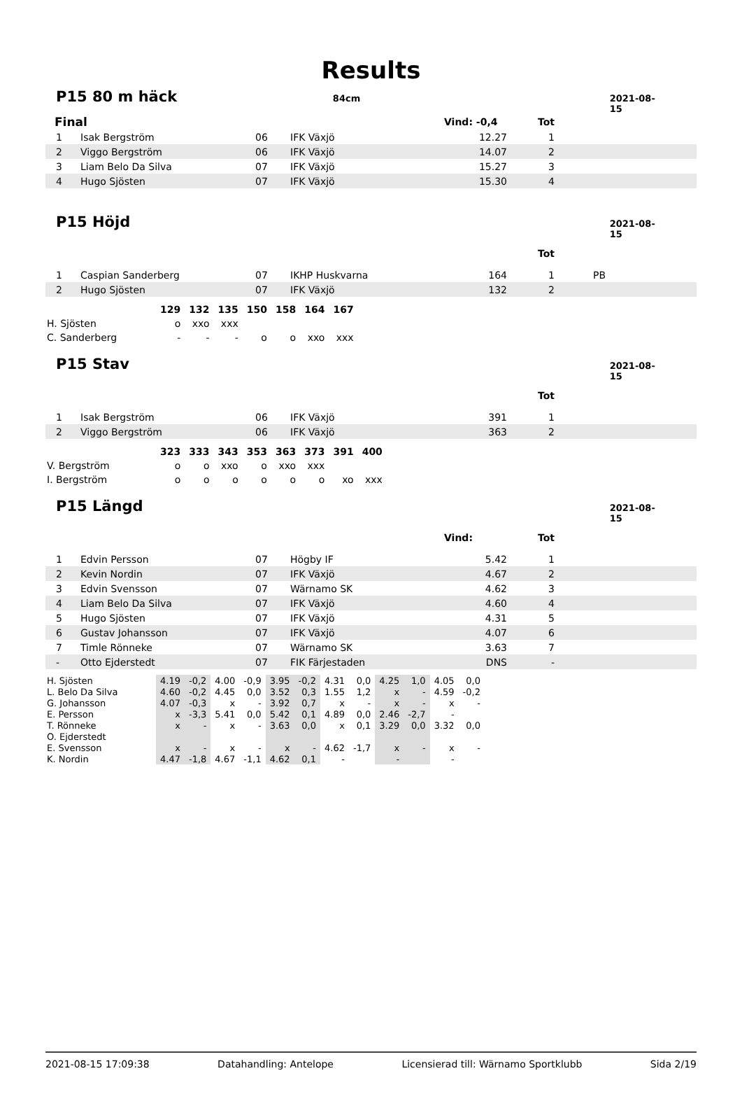Results
P15 80 m häck 84cm 2021-08-15
| Final | | | | Vind: -0,4 | Tot | |
| 1 | Isak Bergström | 06 | IFK Växjö | 12.27 | 1 | |
| 2 | Viggo Bergström | 06 | IFK Växjö | 14.07 | 2 | |
| 3 | Liam Belo Da Silva | 07 | IFK Växjö | 15.27 | 3 | |
| 4 | Hugo Sjösten | 07 | IFK Växjö | 15.30 | 4 | |
P15 Höjd 2021-08-15
| | | | | | Tot | |
| 1 | Caspian Sanderberg | 07 | IKHP Huskvarna | 164 | 1 | PB |
| 2 | Hugo Sjösten | 07 | IFK Växjö | 132 | 2 | |
| | 129 | 132 | 135 | 150 | 158 | 164 | 167 |
| H. Sjösten | o | xxo | xxx | | | | |
| C. Sanderberg | - | - | - | o | o | xxo | xxx |
P15 Stav 2021-08-15
| | | | | | Tot | |
| 1 | Isak Bergström | 06 | IFK Växjö | 391 | 1 | |
| 2 | Viggo Bergström | 06 | IFK Växjö | 363 | 2 | |
| | 323 | 333 | 343 | 353 | 363 | 373 | 391 | 400 |
| V. Bergström | o | o | xxo | o | xxo | xxx | | |
| I. Bergström | o | o | o | o | o | o | xo | xxx |
P15 Längd 2021-08-15
| | | | | Vind: | Tot | |
| 1 | Edvin Persson | 07 | Högby IF | 5.42 | 1 | |
| 2 | Kevin Nordin | 07 | IFK Växjö | 4.67 | 2 | |
| 3 | Edvin Svensson | 07 | Wärnamo SK | 4.62 | 3 | |
| 4 | Liam Belo Da Silva | 07 | IFK Växjö | 4.60 | 4 | |
| 5 | Hugo Sjösten | 07 | IFK Växjö | 4.31 | 5 | |
| 6 | Gustav Johansson | 07 | IFK Växjö | 4.07 | 6 | |
| 7 | Timle Rönneke | 07 | Wärnamo SK | 3.63 | 7 | |
| - | Otto Ejderstedt | 07 | FIK Färjestaden | DNS | - | |
| H. Sjösten | 4.19 | -0,2 | 4.00 | -0,9 | 3.95 | -0,2 | 4.31 | 0,0 | 4.25 | 1,0 | 4.05 | 0,0 |
| L. Belo Da Silva | 4.60 | -0,2 | 4.45 | 0,0 | 3.52 | 0,3 | 1.55 | 1,2 | x | - | 4.59 | -0,2 |
| G. Johansson | 4.07 | -0,3 | x | - | 3.92 | 0,7 | x | - | x | - | x | - |
| E. Persson | x | -3,3 | 5.41 | 0,0 | 5.42 | 0,1 | 4.89 | 0,0 | 2.46 | -2,7 | - | |
| T. Rönneke | x | - | x | - | 3.63 | 0,0 | x | 0,1 | 3.29 | 0,0 | 3.32 | 0,0 |
| O. Ejderstedt | | | | | | | | | | | | |
| E. Svensson | x | - | x | - | x | - | 4.62 | -1,7 | x | - | x | - |
| K. Nordin | 4.47 | -1,8 | 4.67 | -1,1 | 4.62 | 0,1 | - | | - | | - | |
2021-08-15 17:09:38 Datahandling: Antelope Licensierad till: Wärnamo Sportklubb Sida 2/19